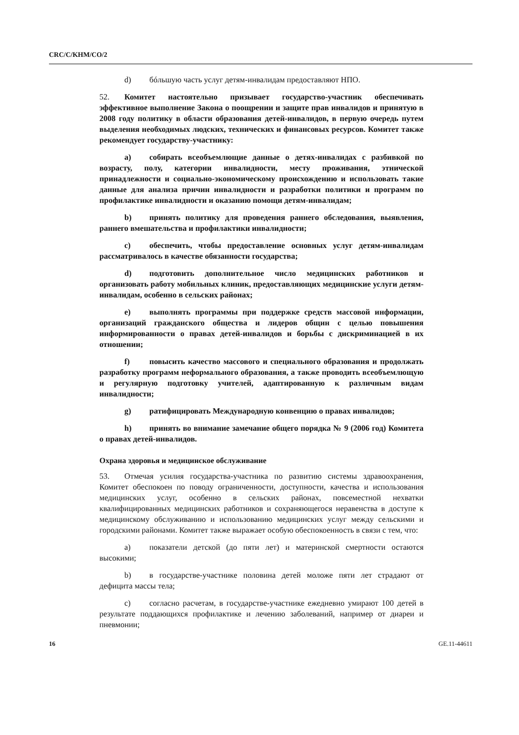CRC/C/KHM/CO/2
d) бóльшую часть услуг детям-инвалидам предоставляют НПО.
52. Комитет настоятельно призывает государство-участник обеспечивать эффективное выполнение Закона о поощрении и защите прав инвалидов и принятую в 2008 году политику в области образования детей-инвалидов, в первую очередь путем выделения необходимых людских, технических и финансовых ресурсов. Комитет также рекомендует государству-участнику:
a) собирать всеобъемлющие данные о детях-инвалидах с разбивкой по возрасту, полу, категории инвалидности, месту проживания, этнической принадлежности и социально-экономическому происхождению и использовать такие данные для анализа причин инвалидности и разработки политики и программ по профилактике инвалидности и оказанию помощи детям-инвалидам;
b) принять политику для проведения раннего обследования, выявления, раннего вмешательства и профилактики инвалидности;
c) обеспечить, чтобы предоставление основных услуг детям-инвалидам рассматривалось в качестве обязанности государства;
d) подготовить дополнительное число медицинских работников и организовать работу мобильных клиник, предоставляющих медицинские услуги детям-инвалидам, особенно в сельских районах;
e) выполнять программы при поддержке средств массовой информации, организаций гражданского общества и лидеров общин с целью повышения информированности о правах детей-инвалидов и борьбы с дискриминацией в их отношении;
f) повысить качество массового и специального образования и продолжать разработку программ неформального образования, а также проводить всеобъемлющую и регулярную подготовку учителей, адаптированную к различным видам инвалидности;
g) ратифицировать Международную конвенцию о правах инвалидов;
h) принять во внимание замечание общего порядка № 9 (2006 год) Комитета о правах детей-инвалидов.
Охрана здоровья и медицинское обслуживание
53. Отмечая усилия государства-участника по развитию системы здравоохранения, Комитет обеспокоен по поводу ограниченности, доступности, качества и использования медицинских услуг, особенно в сельских районах, повсеместной нехватки квалифицированных медицинских работников и сохраняющегося неравенства в доступе к медицинскому обслуживанию и использованию медицинских услуг между сельскими и городскими районами. Комитет также выражает особую обеспокоенность в связи с тем, что:
a) показатели детской (до пяти лет) и материнской смертности остаются высокими;
b) в государстве-участнике половина детей моложе пяти лет страдают от дефицита массы тела;
c) согласно расчетам, в государстве-участнике ежедневно умирают 100 детей в результате поддающихся профилактике и лечению заболеваний, например от диареи и пневмонии;
16 GE.11-44611